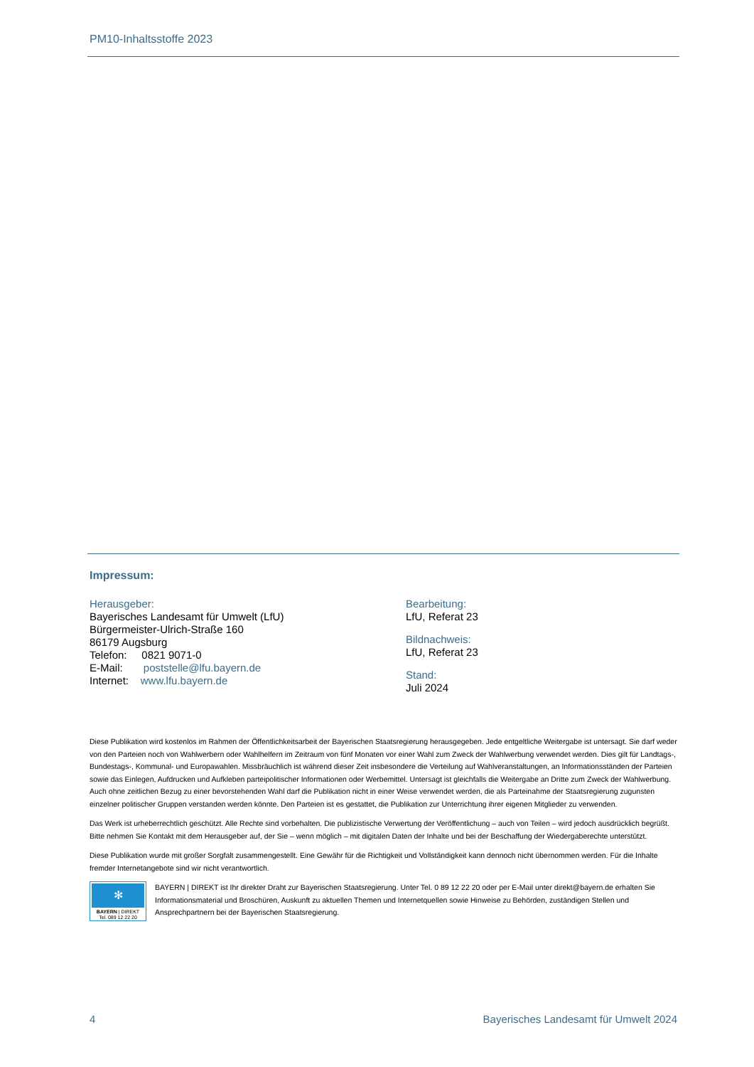PM10-Inhaltsstoffe 2023
Impressum:
Herausgeber:
Bayerisches Landesamt für Umwelt (LfU)
Bürgermeister-Ulrich-Straße 160
86179 Augsburg
Telefon: 0821 9071-0
E-Mail: poststelle@lfu.bayern.de
Internet: www.lfu.bayern.de
Bearbeitung:
LfU, Referat 23
Bildnachweis:
LfU, Referat 23
Stand:
Juli 2024
Diese Publikation wird kostenlos im Rahmen der Öffentlichkeitsarbeit der Bayerischen Staatsregierung herausgegeben. Jede entgeltliche Weitergabe ist untersagt. Sie darf weder von den Parteien noch von Wahlwerbern oder Wahlhelfern im Zeitraum von fünf Monaten vor einer Wahl zum Zweck der Wahlwerbung verwendet werden. Dies gilt für Landtags-, Bundestags-, Kommunal- und Europawahlen. Missbräuchlich ist während dieser Zeit insbesondere die Verteilung auf Wahlveranstaltungen, an Informationsständen der Parteien sowie das Einlegen, Aufdrucken und Aufkleben parteipolitischer Informationen oder Werbemittel. Untersagt ist gleichfalls die Weitergabe an Dritte zum Zweck der Wahlwerbung. Auch ohne zeitlichen Bezug zu einer bevorstehenden Wahl darf die Publikation nicht in einer Weise verwendet werden, die als Parteinahme der Staatsregierung zugunsten einzelner politischer Gruppen verstanden werden könnte. Den Parteien ist es gestattet, die Publikation zur Unterrichtung ihrer eigenen Mitglieder zu verwenden.
Das Werk ist urheberrechtlich geschützt. Alle Rechte sind vorbehalten. Die publizistische Verwertung der Veröffentlichung – auch von Teilen – wird jedoch ausdrücklich begrüßt. Bitte nehmen Sie Kontakt mit dem Herausgeber auf, der Sie – wenn möglich – mit digitalen Daten der Inhalte und bei der Beschaffung der Wiedergaberechte unterstützt.
Diese Publikation wurde mit großer Sorgfalt zusammengestellt. Eine Gewähr für die Richtigkeit und Vollständigkeit kann dennoch nicht übernommen werden. Für die Inhalte fremder Internetangebote sind wir nicht verantwortlich.
✻
BAYERN | DIREKT
Tel. 089 12 22 20
BAYERN | DIREKT ist Ihr direkter Draht zur Bayerischen Staatsregierung. Unter Tel. 0 89 12 22 20 oder per E-Mail unter direkt@bayern.de erhalten Sie Informationsmaterial und Broschüren, Auskunft zu aktuellen Themen und Internetquellen sowie Hinweise zu Behörden, zuständigen Stellen und Ansprechpartnern bei der Bayerischen Staatsregierung.
4 Bayerisches Landesamt für Umwelt 2024